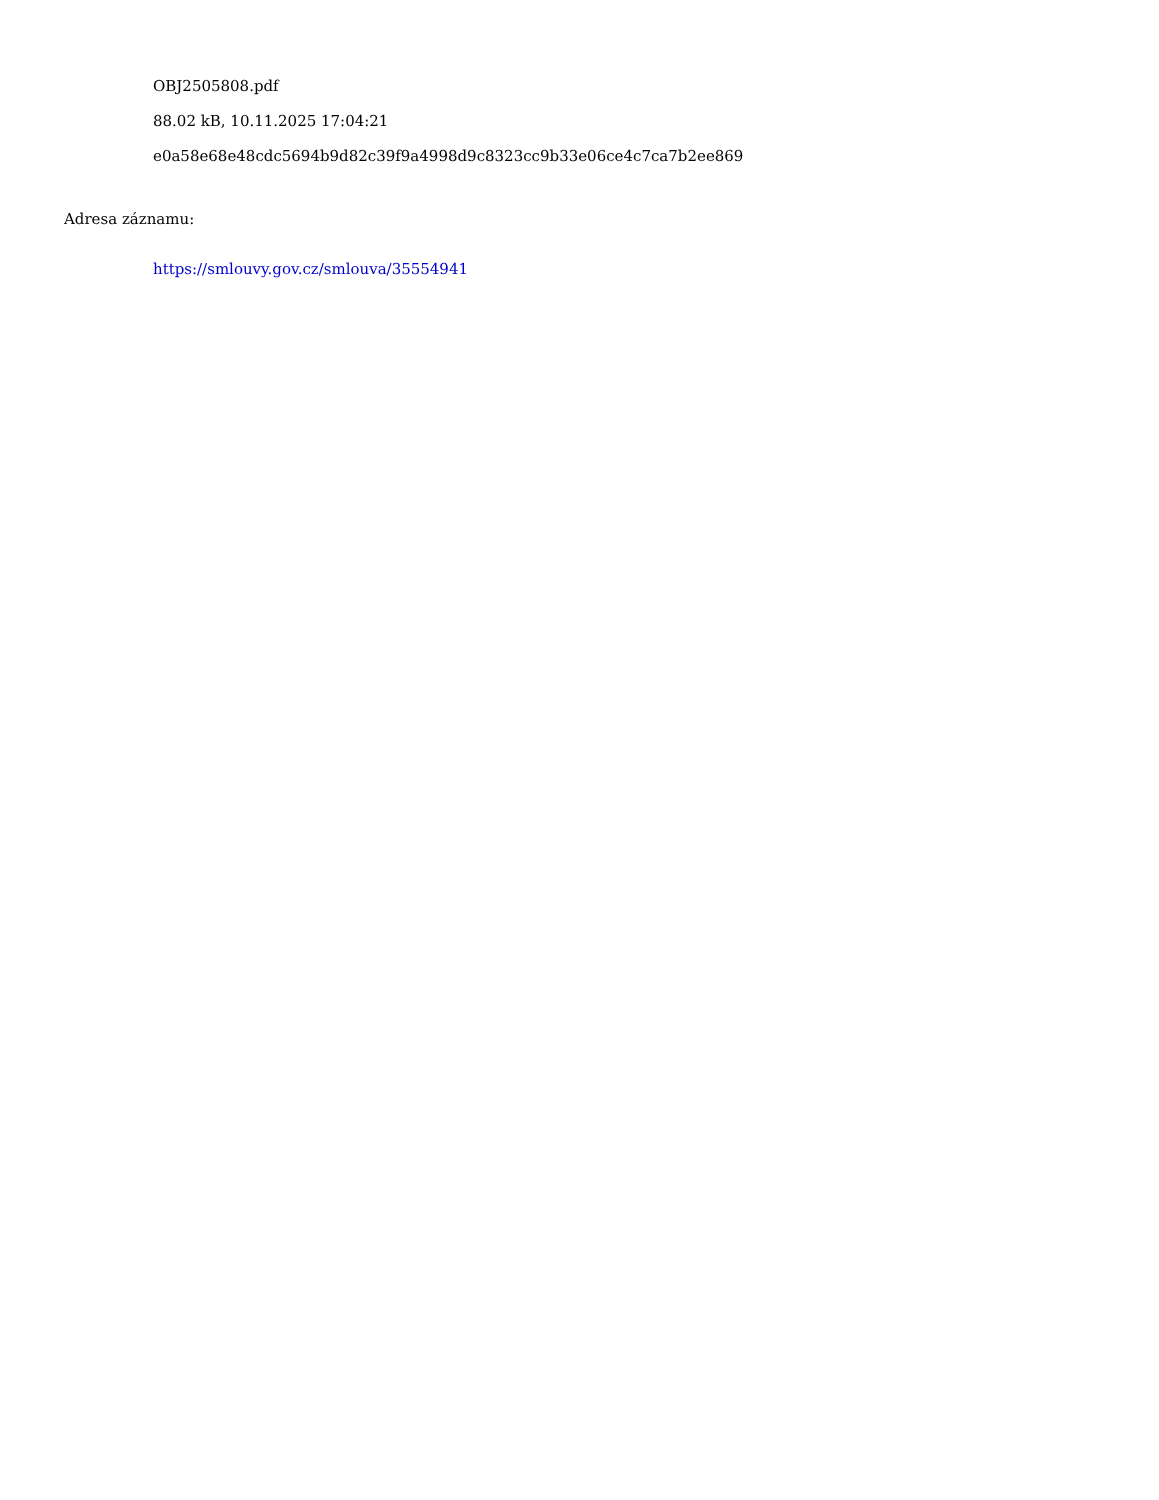OBJ2505808.pdf
88.02 kB, 10.11.2025 17:04:21
e0a58e68e48cdc5694b9d82c39f9a4998d9c8323cc9b33e06ce4c7ca7b2ee869
Adresa záznamu:
https://smlouvy.gov.cz/smlouva/35554941